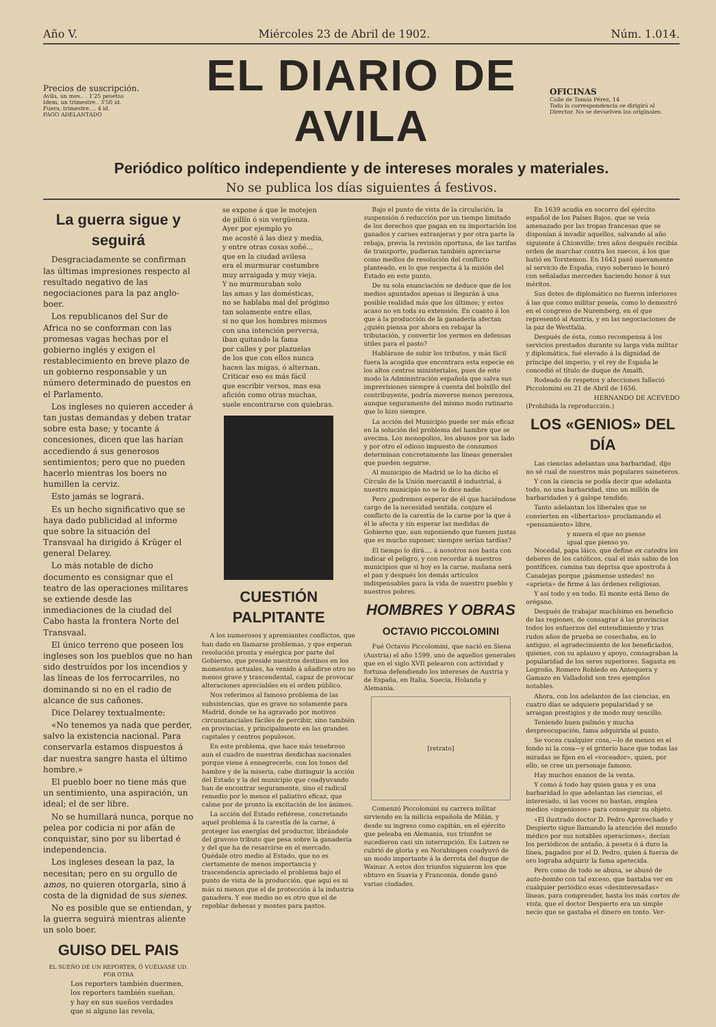Año V. Miércoles 23 de Abril de 1902. Núm. 1.014.
Precios de suscripción.
Avila, un mes.. . 1'25 pesetas
Idem, un trimestre.. 3'50 id.
Fuera, trimestre.... 4 id.
PAGO ADELANTADO
EL DIARIO DE AVILA
OFICINAS
Calle de Tomás Pérez, 14
Toda la correspondencia se dirigirá al Director. No se devuelven los originales.
Periódico político independiente y de intereses morales y materiales.
No se publica los días siguientes á festivos.
La guerra sigue y seguirá
Desgraciadamente se confirman las últimas impresiones respecto al resultado negativo de las negociaciones para la paz anglo-boer.
Los republicanos del Sur de Africa no se conforman con las promesas vagas hechas por el gobierno inglés y exigen el restablecimiento en breve plazo de un gobierno responsable y un número determinado de puestos en el Parlamento.
Los ingleses no quieren acceder á tan justas demandas y deben tratar sobre esta base; y tocante á concesiones, dicen que las harían accediendo á sus generosos sentimientos; pero que no pueden hacerlo mientras los boers no humillen la cerviz.
Esto jamás se logrará.
Es un hecho significativo que se haya dado publicidad al informe que sobre la situación del Transvaal ha dirigido á Krüger el general Delarey.
Lo más notable de dicho documento es consignar que el teatro de las operaciones militares se extiende desde las inmediaciones de la ciudad del Cabo hasta la frontera Norte del Transvaal.
El único terreno que poseen los ingleses son los pueblos que no han sido destruídos por los incendios y las líneas de los ferrocarriles, no dominando si no en el radio de alcance de sus cañones.
Dice Delarey textualmente:
«No tenemos ya nada que perder, salvo la existencia nacional. Para conservarla estamos dispuestos á dar nuestra sangre hasta el último hombre.»
El pueblo boer no tiene más que un sentimiento, una aspiración, un ideal; el de ser libre.
No se humillará nunca, porque no pelea por codicia ni por afán de conquistar, sino por su libertad é independencia.
Los ingleses desean la paz, la necesitan; pero en su orgullo de amos, no quieren otorgarla, sino á costa de la dignidad de sus sienes.
No es posible que se entiendan, y la guerra seguirá mientras aliente un solo boer.
GUISO DEL PAIS
EL SUEÑO DE UN REPORTER, Ó VUÉLVASE UD. POR OTRA
Los reporters también duermen,
los reporters también sueñan,
y hay en sus sueños verdades
que si alguno las revela,
se expone á que le motejen
de pillín ó sin vergüenza.
Ayer por ejemplo yo
me acosté á las diez y media,
y entre otras cosas soñé...
que en la ciudad avilesa
era el murmurar costumbre
muy arraigada y muy vieja.
Y no murmuraban solo
las amas y las domésticas,
no se hablaba mal del prógimo
tan solamente entre ellas,
si no que los hombres mismos
con una intención perversa,
iban quitando la fama
por calles y por plazuelas
de los que con ellos nunca
hacen las migas, ó alternan.
Criticar eso es más fácil
que escribir versos, mas esa
afición como otras muchas,
suele encontrarse con quiebras.
CUESTIÓN PALPITANTE
A los numerosos y apremiantes conflictos, que han dado en llamarse problemas, y que esperan resolución pronta y enérgica por parte del Gobierno, que preside nuestros destinos en los momentos actuales, ha venido á añadirse otro no menos grave y trascendental, capaz de provocar alteraciones apreciables en el orden público.
Nos referimos al famoso problema de las subsistencias, que es grave no solamente para Madrid, donde se ha agravado por motivos circunstanciales fáciles de percibir, sino también en provincias, y principalmente en las grandes capitales y centros populosos.
En este problema, que hace más tenebroso aun el cuadro de nuestras desdichas nacionales porque viene á ennegrecerle, con los tonos del hambre y de la miseria, cabe distinguir la acción del Estado y la del municipio que coadyuvando han de encontrar seguramente, sino el radical remedio por lo menos el paliativo eficaz, que calme por de pronto la excitación de los ánimos.
La acción del Estado refiérese, concretando aquel problema á la carestía de la carne, á proteger las energías del productor, librándole del gravoso tributo que pesa sobre la ganadería y del que ha de resarcirse en el mercado. Quédale otro medio al Estado, que no es ciertamente de menos importancia y trascendencia apreciado el problema bajo el punto de vista de la producción, que aquí es ni más ni menos que el de protección á la industria ganadera. Y ese medio no es otro que el de repoblar dehesas y montes para pastos.
Bajo el punto de vista de la circulación, la suspensión ó reducción por un tiempo limitado de los derechos que pagan en su importación los ganados y carnes extranjeras y por otra parte la rebaja, previa la revisión oportuna, de las tarifas de transporte, pudieran también apreciarse como medios de resolución del conflicto planteado, en lo que respecta á la misión del Estado en este punto.
De su sola enunciación se deduce que de los medios apuntados apenas si llegarán á una posible realidad más que los últimos; y estos acaso no en toda su extensión. En cuanto á los que á la producción de la ganadería afectan ¿quién piensa por ahora en rebajar la tributación, y convertir los yermos en defensas útiles para el pasto?
Hablárase de subir los tributos, y más fácil fuera la acogida que encontrara esta especie en los altos centros ministeriales, pues de este modo la Administración española que salva sus imprevisiones siempre á cuenta del bolsillo del contribuyente, podría moverse menos perezosa, aunque seguramente del mismo modo rutinario que lo hizo siempre.
La acción del Municipio puede ser más eficaz en la solución del problema del hambre que se avecina. Los monopolios, los abusos por un lado y por otro el odioso impuesto de consumos determinan concretamente las líneas generales que pueden seguirse.
Al municipio de Madrid se lo ha dicho el Círculo de la Unión mercantil é industrial, á nuestro municipio no se lo dice nadie.
Pero ¿podremos esperar de él que haciéndose cargo de la necesidad sentida, conjure el conflicto de la carestía de la carne por la que á él le afecta y sin esperar las medidas de Gobierno que, aun suponiendo que fuesen justas que es mucho suponer, siempre serían tardías?
El tiempo lo dirá.... á nosotros nos basta con indicar el peligro, y con recordar á nuestros municipios que si hoy es la carne, mañana será el pan y después los demás artículos indispensables para la vida de nuestro pueblo y nuestros pobres.
HOMBRES Y OBRAS
OCTAVIO PICCOLOMINI
Fué Octavio Piccolomini, que nació en Siena (Austria) el año 1599, uno de aquellos generales que en el siglo XVII pelearon con actividad y fortuna defendiendo los intereses de Austria y de España, en Italia, Suecia, Holanda y Alemania.
[retrato]
Comenzó Piccolomini su carrera militar sirviendo en la milicia española de Milán, y desde su ingreso como capitán, en el ejército que peleaba en Alemania, sus triunfos se sucedieron casi sin interrupción. En Lutzen se cubrió de gloria y en Norabingen coadyuvó de un modo importante á la derrota del duque de Wainar. A estos dos triunfos siguieron los que obtuvo en Suavia y Franconia, donde ganó varias ciudades.
En 1639 acudía en socorro del ejército español de los Países Bajos, que se veía amenazado por las tropas francesas que se disponían á invadir aquellos, salvando al año siguiente á Chionville; tres años después recibía orden de marchar contra los suecos, á los que batió en Torstemon. En 1643 pasó nuevamente al servicio de España, cuyo soberano le honró con señaladas mercedes haciendo honor á sus méritos.
Sus dotes de diplomático no fueron inferiores á las que como militar poseía, como lo demostró en el congreso de Nuremberg, en el que representó al Austria, y en las negociaciones de la paz de Westfalia.
Después de ésta, como recompensa á los servicios prestados durante su larga vida militar y diplomática, fué elevado á la dignidad de príncipe del imperio, y el rey de España le concedió el título de duque de Amalfi.
Rodeado de respetos y afecciones falleció Piccolomini en 21 de Abril de 1656.
HERNANDO DE ACEVEDO
(Prohibida la reproducción.)
LOS «GENIOS» DEL DÍA
Las ciencias adelantan una barbaridad, dijo no sé cual de nuestros más populares saineteros.
Y con la ciencia se podía decir que adelanta todo, no una barbaridad, sino un millón de barbaridades y á galope tendido.
Tanto adelantan los liberales que se convierten en «libertarios» proclamando el «pensamiento» libre,
y muera el que no piense
igual que pienso yo.
Nocedal, papa láico, que define ex catedra los deberes de los católicos, cual el más sabio de los pontífices, camina tan deprisa que apostrofa á Canalejas porque ¡pásmense ustedes! no «aprieta» de firme á las órdenes religiosas.
Y así todo y en todo. El monte está lleno de orégano.
Después de trabajar muchísimo en beneficio de las regiones, de consagrar á las provincias todos los esfuerzos del entendimiento y tras rudos años de prueba se cosechaba, en lo antiguo, el agradecimiento de los beneficiados, quienes, con su aplauso y apoyo, consagraban la popularidad de los seres superiores. Sagasta en Logroño, Romero Robledo en Antequera y Gamazo en Valladolid son tres ejemplos notables.
Ahora, con los adelantos de las ciencias, en cuatro días se adquiere popularidad y se arraigan prestigios y de modo muy sencillo.
Teniendo buen pulmón y mucha despreocupación, fama adquirida al punto.
Se vocea cualquier cosa,—lo de menos es el fondo ni la cosa—y el griterío hace que todas las miradas se fijen en el «voceador», quien, por ello, se cree un personaje famoso.
Hay muchos enanos de la venta.
Y como á todo hay quien gana y es una barbaridad lo que adelantan las ciencias, el interesado, si las voces no bastan, emplea medios «ingeniosos» para conseguir su objeto.
«El ilustrado doctor D. Pedro Aprovechado y Despierto sigue llamando la atención del mundo médico por sus notables operaciones», decían los periódicos de antaño, á peseta ó á duro la línea, pagados por el D. Pedro, quien á fuerza de oro lograba adquirir la fama apetecida.
Pero como de todo se abusa, se abusó de auto-bombo con tal exceso, que bastaba ver en cualquier periódico esas «desinteresadas» líneas, para comprender, hasta los más cortos de vista, que el doctor Despierto era un simple necio que se gastaba el dinero en tonto. Ver-